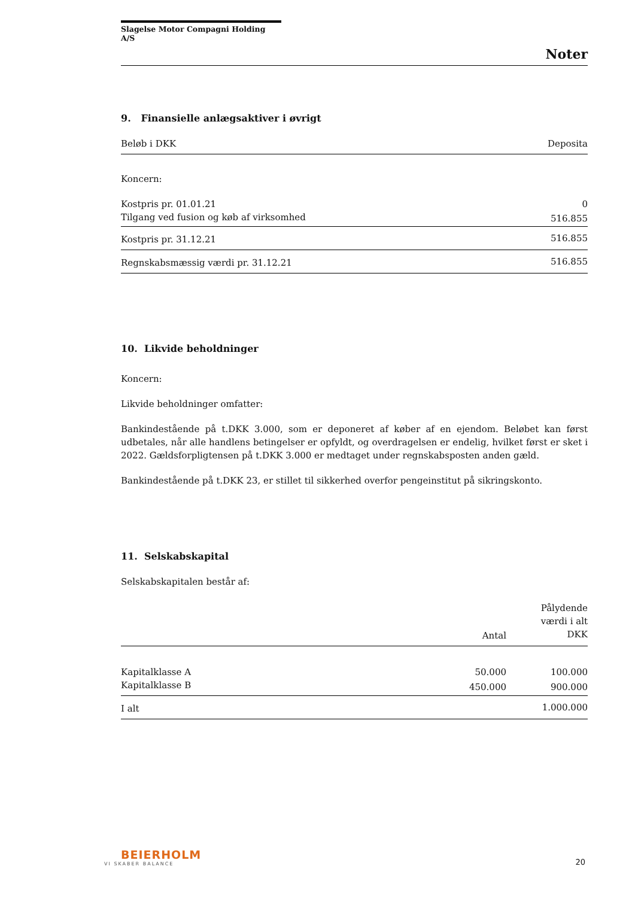Slagelse Motor Compagni Holding A/S
Noter
9. Finansielle anlægsaktiver i øvrigt
| Beløb i DKK | Deposita |
| --- | --- |
| Koncern: | |
| Kostpris pr. 01.01.21 | 0 |
| Tilgang ved fusion og køb af virksomhed | 516.855 |
| Kostpris pr. 31.12.21 | 516.855 |
| Regnskabsmæssig værdi pr. 31.12.21 | 516.855 |
10. Likvide beholdninger
Koncern:
Likvide beholdninger omfatter:
Bankindestående på t.DKK 3.000, som er deponeret af køber af en ejendom. Beløbet kan først udbetales, når alle handlens betingelser er opfyldt, og overdragelsen er endelig, hvilket først er sket i 2022. Gældsforpligtensen på t.DKK 3.000 er medtaget under regnskabsposten anden gæld.
Bankindestående på t.DKK 23, er stillet til sikkerhed overfor pengeinstitut på sikringskonto.
11. Selskabskapital
Selskabskapitalen består af:
| | Antal | Pålydende værdi i alt DKK |
| --- | --- | --- |
| Kapitalklasse A | 50.000 | 100.000 |
| Kapitalklasse B | 450.000 | 900.000 |
| I alt | | 1.000.000 |
BEIERHOLM
VI SKABER BALANCE
20